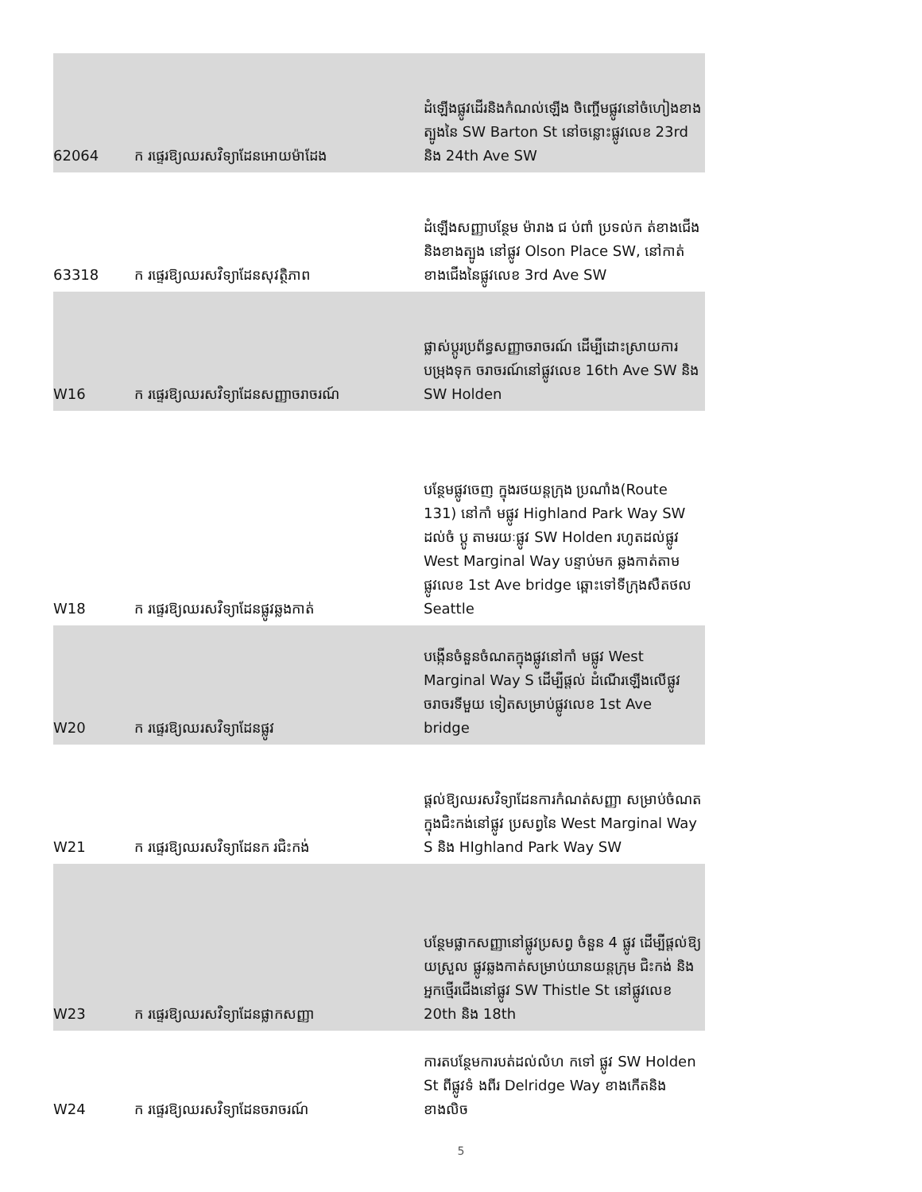| 62064 | ក រផ្ទេរឱ្យឈរ​សវិទ្យាដែនអោយម៉ាដែង | ដំឡើងផ្លូវដើរនិងកំណល់ឡើង ចិញ្ចើមផ្លូវនៅចំហៀងខាងត្បូងនៃ SW Barton St នៅចន្លោះផ្លូវលេខ 23rd និង 24th Ave SW |
| 63318 | ក រផ្ទេរឱ្យឈរ​សវិទ្យាដែនសុវត្ថិភាព | ដំឡើងសញ្ញាបន្ថែម ម៉ារាង ជ ប់ពាំ ប្រទល់ក ត់ខាងជើងនិងខាងត្បូង នៅផ្លូវ Olson Place SW, នៅកាត់ ខាងជើងនៃផ្លូវលេខ 3rd Ave SW |
| W16 | ក រផ្ទេរឱ្យឈរ​សវិទ្យាដែនសញ្ញាចរាចរណ៍ | ផ្លាស់ប្តូរប្រព័ន្ធសញ្ញាចរាចរណ៍ ដើម្បីដោះស្រាយការបម្រុងទុក ចរាចរណ៍នៅផ្លូវលេខ 16th Ave SW និង SW Holden |
| W18 | ក រផ្ទេរឱ្យឈរ​សវិទ្យាដែនផ្លូវឆ្លងកាត់ | បន្ថែមផ្លូវចេញ ក្នុងរថយន្តក្រុង ប្រណាំង(Route 131) នៅកាំ មផ្លូវ Highland Park Way SW ដល់ចំ ប្ដូ តាមរយៈផ្លូវ SW Holden រហូតដល់ផ្លូវ West Marginal Way បន្ទាប់មក ឆ្លងកាត់តាមផ្លូវលេខ 1st Ave bridge ឆ្ពោះទៅទីក្រុងសឺតថល Seattle |
| W20 | ក រផ្ទេរឱ្យឈរ​សវិទ្យាដែនផ្លូវ | បង្កើនចំនួនចំណតក្នុងផ្លូវនៅកាំ មផ្លូវ West Marginal Way S ដើម្បីផ្តល់ ដំណើរឡើងលើផ្លូវចរាចរទីមួយ ទៀតសម្រាប់ផ្លូវលេខ 1st Ave bridge |
| W21 | ក រផ្ទេរឱ្យឈរ​សវិទ្យាដែនក រជិះកង់ | ផ្ដល់ឱ្យឈរ​សវិទ្យាដែនការកំណត់សញ្ញា សម្រាប់ចំណតក្នុងជិះកង់នៅផ្លូវ ប្រសព្វនៃ West Marginal Way S និង HIghland Park Way SW |
| W23 | ក រផ្ទេរឱ្យឈរ​សវិទ្យាដែនផ្លាកសញ្ញា | បន្ថែមផ្លាកសញ្ញានៅផ្លូវប្រសព្វ ចំនួន 4 ផ្លូវ ដើម្បីផ្ដល់ឱ្យ យស្រួល ផ្លូវឆ្លងកាត់សម្រាប់យានយន្តក្រុម ជិះកង់ និងអ្នកថ្មើរជើងនៅផ្លូវ SW Thistle St នៅផ្លូវលេខ 20th និង 18th |
| W24 | ក រផ្ទេរឱ្យឈរ​សវិទ្យាដែនចរាចរណ៍ | ការតបន្ថែមការបត់ដល់លំហ កទៅ ផ្លូវ SW Holden St ពីផ្លូវទំ ងពីរ Delridge Way ខាងកើតនិងខាងលិច |
5